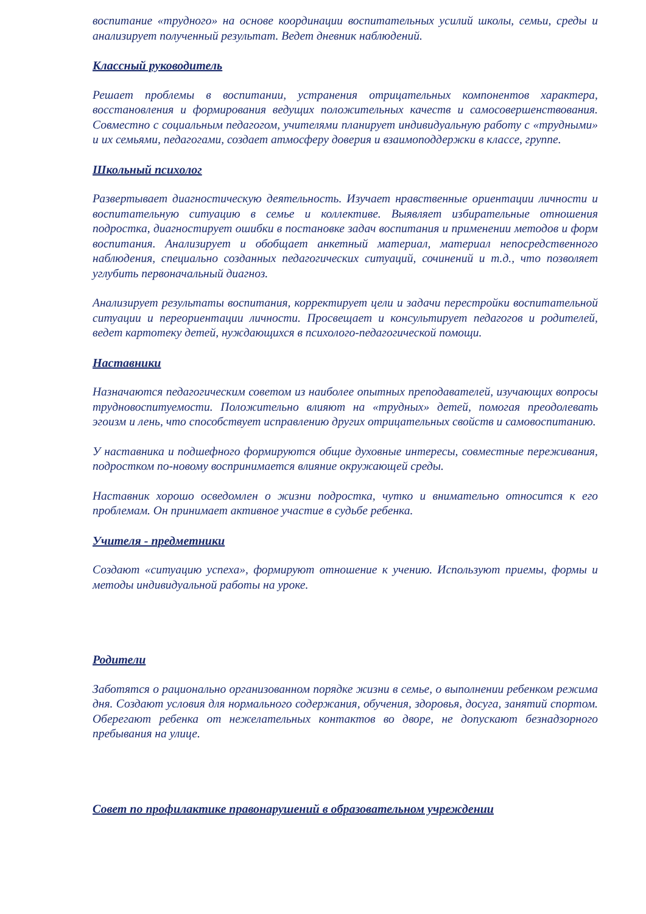воспитание «трудного» на основе координации воспитательных усилий школы, семьи, среды и анализирует полученный результат. Ведет дневник наблюдений.
Классный руководитель
Решает проблемы в воспитании, устранения отрицательных компонентов характера, восстановления и формирования ведущих положительных качеств и самосовершенствования. Совместно с социальным педагогом, учителями планирует индивидуальную работу с «трудными» и их семьями, педагогами, создает атмосферу доверия и взаимоподдержки в классе, группе.
Школьный психолог
Развертывает диагностическую деятельность. Изучает нравственные ориентации личности и воспитательную ситуацию в семье и коллективе. Выявляет избирательные отношения подростка, диагностирует ошибки в постановке задач воспитания и применении методов и форм воспитания. Анализирует и обобщает анкетный материал, материал непосредственного наблюдения, специально созданных педагогических ситуаций, сочинений и т.д., что позволяет углубить первоначальный диагноз.
Анализирует результаты воспитания, корректирует цели и задачи перестройки воспитательной ситуации и переориентации личности. Просвещает и консультирует педагогов и родителей, ведет картотеку детей, нуждающихся в психолого-педагогической помощи.
Наставники
Назначаются педагогическим советом из наиболее опытных преподавателей, изучающих вопросы трудновоспитуемости. Положительно влияют на «трудных» детей, помогая преодолевать эгоизм и лень, что способствует исправлению других отрицательных свойств и самовоспитанию.
У наставника и подшефного формируются общие духовные интересы, совместные переживания, подростком по-новому воспринимается влияние окружающей среды.
Наставник хорошо осведомлен о жизни подростка, чутко и внимательно относится к его проблемам. Он принимает активное участие в судьбе ребенка.
Учителя - предметники
Создают «ситуацию успеха», формируют отношение к учению. Используют приемы, формы и методы индивидуальной работы на уроке.
Родители
Заботятся о рационально организованном порядке жизни в семье, о выполнении ребенком режима дня. Создают условия для нормального содержания, обучения, здоровья, досуга, занятий спортом. Оберегают ребенка от нежелательных контактов во дворе, не допускают безнадзорного пребывания на улице.
Совет по профилактике правонарушений в образовательном учреждении